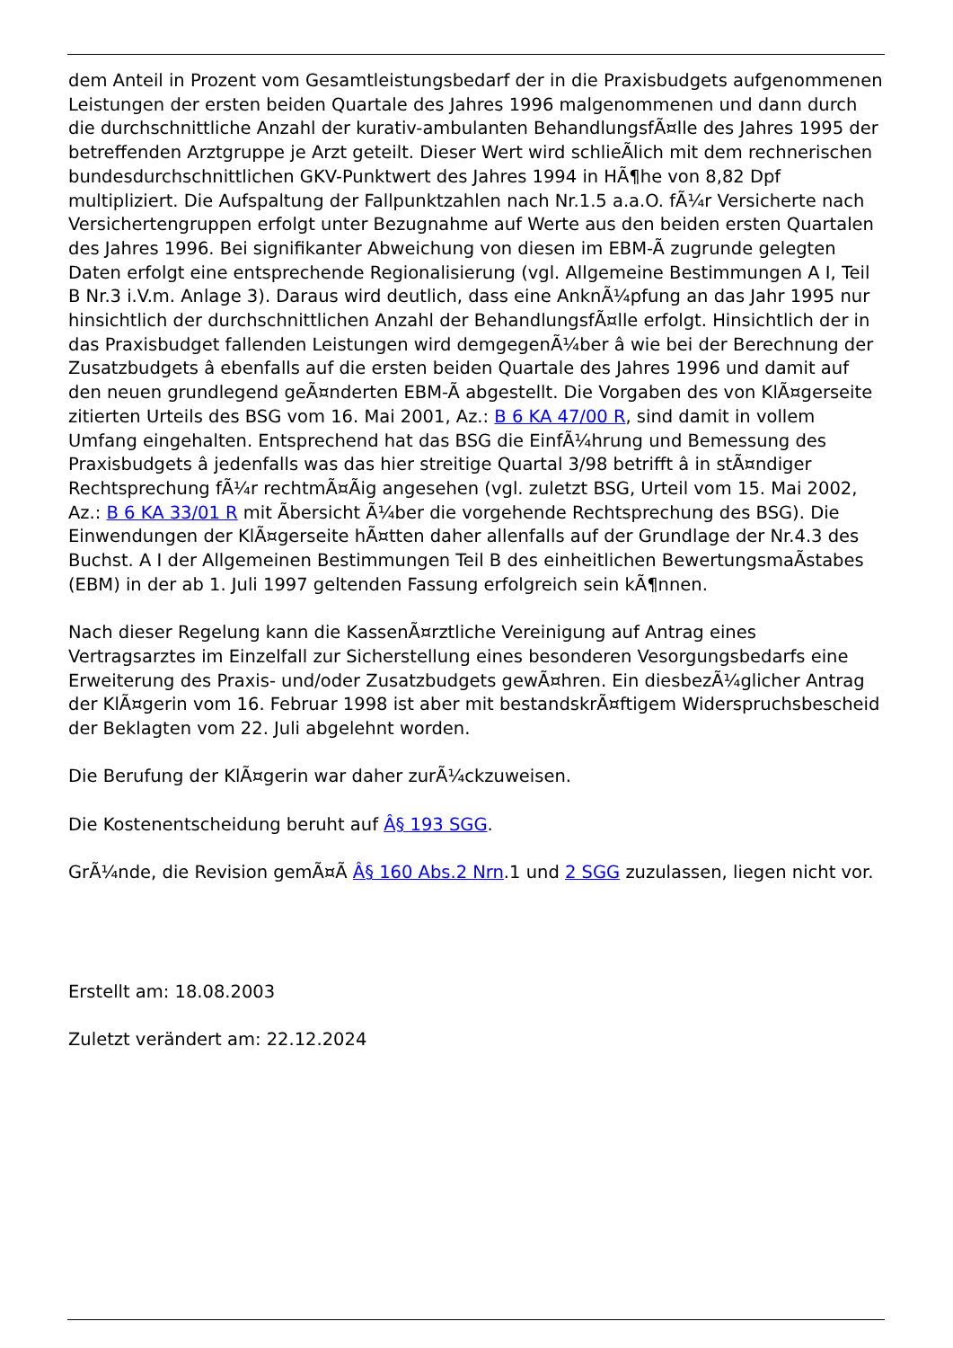dem Anteil in Prozent vom Gesamtleistungsbedarf der in die Praxisbudgets aufgenommenen Leistungen der ersten beiden Quartale des Jahres 1996 malgenommenen und dann durch die durchschnittliche Anzahl der kurativ-ambulanten BehandlungsfÃ¤lle des Jahres 1995 der betreffenden Arztgruppe je Arzt geteilt. Dieser Wert wird schlieÃlich mit dem rechnerischen bundesdurchschnittlichen GKV-Punktwert des Jahres 1994 in HÃ¶he von 8,82 Dpf multipliziert. Die Aufspaltung der Fallpunktzahlen nach Nr.1.5 a.a.O. fÃ¼r Versicherte nach Versichertengruppen erfolgt unter Bezugnahme auf Werte aus den beiden ersten Quartalen des Jahres 1996. Bei signifikanter Abweichung von diesen im EBM-Ã zugrunde gelegten Daten erfolgt eine entsprechende Regionalisierung (vgl. Allgemeine Bestimmungen A I, Teil B Nr.3 i.V.m. Anlage 3). Daraus wird deutlich, dass eine AnknÃ¼pfung an das Jahr 1995 nur hinsichtlich der durchschnittlichen Anzahl der BehandlungsfÃ¤lle erfolgt. Hinsichtlich der in das Praxisbudget fallenden Leistungen wird demgegenÃ¼ber â wie bei der Berechnung der Zusatzbudgets â ebenfalls auf die ersten beiden Quartale des Jahres 1996 und damit auf den neuen grundlegend geÃ¤nderten EBM-Ã abgestellt. Die Vorgaben des von KlÃ¤gerseite zitierten Urteils des BSG vom 16. Mai 2001, Az.: B 6 KA 47/00 R, sind damit in vollem Umfang eingehalten. Entsprechend hat das BSG die EinfÃ¼hrung und Bemessung des Praxisbudgets â jedenfalls was das hier streitige Quartal 3/98 betrifft â in stÃ¤ndiger Rechtsprechung fÃ¼r rechtmÃ¤Ãig angesehen (vgl. zuletzt BSG, Urteil vom 15. Mai 2002, Az.: B 6 KA 33/01 R mit Ãbersicht Ã¼ber die vorgehende Rechtsprechung des BSG). Die Einwendungen der KlÃ¤gerseite hÃ¤tten daher allenfalls auf der Grundlage der Nr.4.3 des Buchst. A I der Allgemeinen Bestimmungen Teil B des einheitlichen BewertungsmaÃstabes (EBM) in der ab 1. Juli 1997 geltenden Fassung erfolgreich sein kÃ¶nnen.
Nach dieser Regelung kann die KassenÃ¤rztliche Vereinigung auf Antrag eines Vertragsarztes im Einzelfall zur Sicherstellung eines besonderen Vesorgungsbedarfs eine Erweiterung des Praxis- und/oder Zusatzbudgets gewÃ¤hren. Ein diesbezÃ¼glicher Antrag der KlÃ¤gerin vom 16. Februar 1998 ist aber mit bestandskrÃ¤ftigem Widerspruchsbescheid der Beklagten vom 22. Juli abgelehnt worden.
Die Berufung der KlÃ¤gerin war daher zurÃ¼ckzuweisen.
Die Kostenentscheidung beruht auf Â§ 193 SGG.
GrÃ¼nde, die Revision gemÃ¤Ã Â§ 160 Abs.2 Nrn.1 und 2 SGG zuzulassen, liegen nicht vor.
Erstellt am: 18.08.2003
Zuletzt verändert am: 22.12.2024